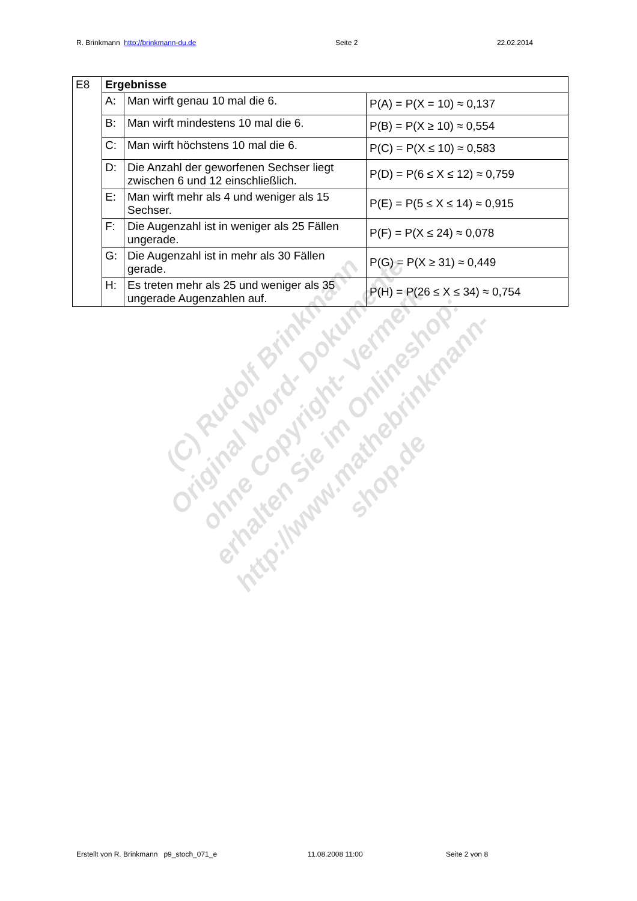R. Brinkmann http://brinkmann-du.de Seite 2 22.02.2014
| E8 | Ergebnisse | | |
| | A: | Man wirft genau 10 mal die 6. | P(A) = P(X = 10) ≈ 0,137 |
| | B: | Man wirft mindestens 10 mal die 6. | P(B) = P(X ≥ 10) ≈ 0,554 |
| | C: | Man wirft höchstens 10 mal die 6. | P(C) = P(X ≤ 10) ≈ 0,583 |
| | D: | Die Anzahl der geworfenen Sechser liegt zwischen 6 und 12 einschließlich. | P(D) = P(6 ≤ X ≤ 12) ≈ 0,759 |
| | E: | Man wirft mehr als 4 und weniger als 15 Sechser. | P(E) = P(5 ≤ X ≤ 14) ≈ 0,915 |
| | F: | Die Augenzahl ist in weniger als 25 Fällen ungerade. | P(F) = P(X ≤ 24) ≈ 0,078 |
| | G: | Die Augenzahl ist in mehr als 30 Fällen gerade. | P(G) = P(X ≥ 31) ≈ 0,449 |
| | H: | Es treten mehr als 25 und weniger als 35 ungerade Augenzahlen auf. | P(H) = P(26 ≤ X ≤ 34) ≈ 0,754 |
(C) Rudolf Brinkmann
Original Word- Dokumente
ohne Copyright- Vermerk
erhalten Sie im Onlineshop:
http://www.mathebrinkmann-shop.de
Erstellt von R. Brinkmann p9_stoch_071_e 11.08.2008 11:00 Seite 2 von 8